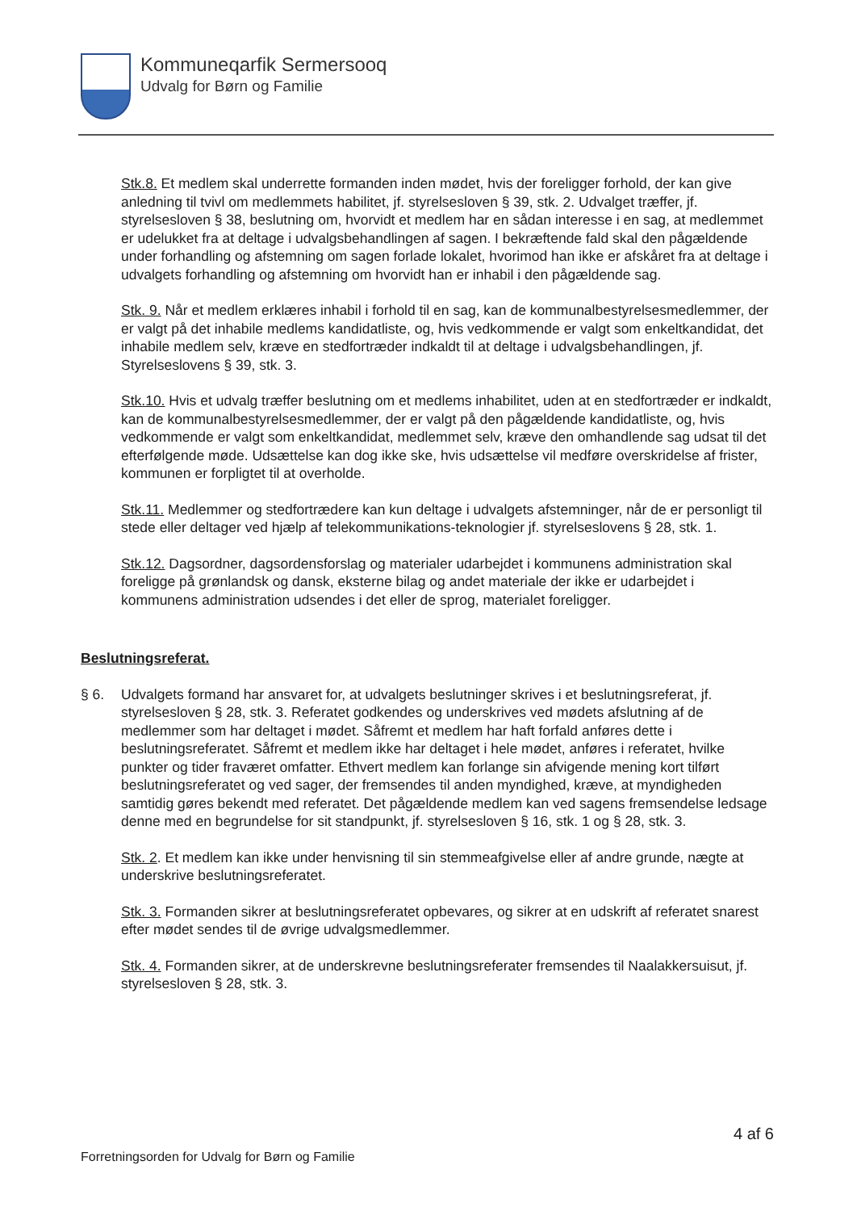Kommuneqarfik Sermersooq
Udvalg for Børn og Familie
Stk.8. Et medlem skal underrette formanden inden mødet, hvis der foreligger forhold, der kan give anledning til tvivl om medlemmets habilitet, jf. styrelsesloven § 39, stk. 2. Udvalget træffer, jf. styrelsesloven § 38, beslutning om, hvorvidt et medlem har en sådan interesse i en sag, at medlemmet er udelukket fra at deltage i udvalgsbehandlingen af sagen. I bekræftende fald skal den pågældende under forhandling og afstemning om sagen forlade lokalet, hvorimod han ikke er afskåret fra at deltage i udvalgets forhandling og afstemning om hvorvidt han er inhabil i den pågældende sag.
Stk. 9. Når et medlem erklæres inhabil i forhold til en sag, kan de kommunalbestyrelsesmedlemmer, der er valgt på det inhabile medlems kandidatliste, og, hvis vedkommende er valgt som enkeltkandidat, det inhabile medlem selv, kræve en stedfortræder indkaldt til at deltage i udvalgsbehandlingen, jf. Styrelseslovens § 39, stk. 3.
Stk.10. Hvis et udvalg træffer beslutning om et medlems inhabilitet, uden at en stedfortræder er indkaldt, kan de kommunalbestyrelsesmedlemmer, der er valgt på den pågældende kandidatliste, og, hvis vedkommende er valgt som enkeltkandidat, medlemmet selv, kræve den omhandlende sag udsat til det efterfølgende møde. Udsættelse kan dog ikke ske, hvis udsættelse vil medføre overskridelse af frister, kommunen er forpligtet til at overholde.
Stk.11. Medlemmer og stedfortrædere kan kun deltage i udvalgets afstemninger, når de er personligt til stede eller deltager ved hjælp af telekommunikations-teknologier jf. styrelseslovens § 28, stk. 1.
Stk.12. Dagsordner, dagsordensforslag og materialer udarbejdet i kommunens administration skal foreligge på grønlandsk og dansk, eksterne bilag og andet materiale der ikke er udarbejdet i kommunens administration udsendes i det eller de sprog, materialet foreligger.
Beslutningsreferat.
§ 6. Udvalgets formand har ansvaret for, at udvalgets beslutninger skrives i et beslutningsreferat, jf. styrelsesloven § 28, stk. 3. Referatet godkendes og underskrives ved mødets afslutning af de medlemmer som har deltaget i mødet. Såfremt et medlem har haft forfald anføres dette i beslutningsreferatet. Såfremt et medlem ikke har deltaget i hele mødet, anføres i referatet, hvilke punkter og tider fraværet omfatter. Ethvert medlem kan forlange sin afvigende mening kort tilført beslutningsreferatet og ved sager, der fremsendes til anden myndighed, kræve, at myndigheden samtidig gøres bekendt med referatet. Det pågældende medlem kan ved sagens fremsendelse ledsage denne med en begrundelse for sit standpunkt, jf. styrelsesloven § 16, stk. 1 og § 28, stk. 3.
Stk. 2. Et medlem kan ikke under henvisning til sin stemmeafgivelse eller af andre grunde, nægte at underskrive beslutningsreferatet.
Stk. 3. Formanden sikrer at beslutningsreferatet opbevares, og sikrer at en udskrift af referatet snarest efter mødet sendes til de øvrige udvalgsmedlemmer.
Stk. 4. Formanden sikrer, at de underskrevne beslutningsreferater fremsendes til Naalakkersuisut, jf. styrelsesloven § 28, stk. 3.
4 af 6
Forretningsorden for Udvalg for Børn og Familie